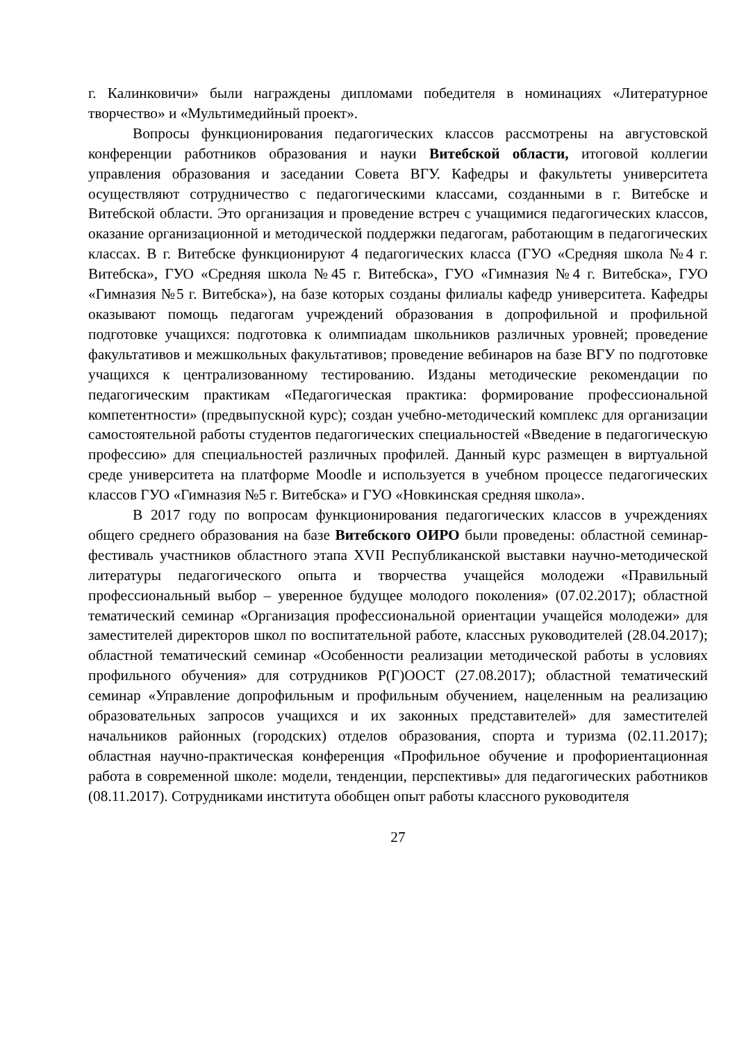г. Калинковичи» были награждены дипломами победителя в номинациях «Литературное творчество» и «Мультимедийный проект».
Вопросы функционирования педагогических классов рассмотрены на августовской конференции работников образования и науки Витебской области, итоговой коллегии управления образования и заседании Совета ВГУ. Кафедры и факультеты университета осуществляют сотрудничество с педагогическими классами, созданными в г. Витебске и Витебской области. Это организация и проведение встреч с учащимися педагогических классов, оказание организационной и методической поддержки педагогам, работающим в педагогических классах. В г. Витебске функционируют 4 педагогических класса (ГУО «Средняя школа №4 г. Витебска», ГУО «Средняя школа №45 г. Витебска», ГУО «Гимназия №4 г. Витебска», ГУО «Гимназия №5 г. Витебска»), на базе которых созданы филиалы кафедр университета. Кафедры оказывают помощь педагогам учреждений образования в допрофильной и профильной подготовке учащихся: подготовка к олимпиадам школьников различных уровней; проведение факультативов и межшкольных факультативов; проведение вебинаров на базе ВГУ по подготовке учащихся к централизованному тестированию. Изданы методические рекомендации по педагогическим практикам «Педагогическая практика: формирование профессиональной компетентности» (предвыпускной курс); создан учебно-методический комплекс для организации самостоятельной работы студентов педагогических специальностей «Введение в педагогическую профессию» для специальностей различных профилей. Данный курс размещен в виртуальной среде университета на платформе Moodle и используется в учебном процессе педагогических классов ГУО «Гимназия №5 г. Витебска» и ГУО «Новкинская средняя школа».
В 2017 году по вопросам функционирования педагогических классов в учреждениях общего среднего образования на базе Витебского ОИРО были проведены: областной семинар-фестиваль участников областного этапа XVII Республиканской выставки научно-методической литературы педагогического опыта и творчества учащейся молодежи «Правильный профессиональный выбор – уверенное будущее молодого поколения» (07.02.2017); областной тематический семинар «Организация профессиональной ориентации учащейся молодежи» для заместителей директоров школ по воспитательной работе, классных руководителей (28.04.2017); областной тематический семинар «Особенности реализации методической работы в условиях профильного обучения» для сотрудников Р(Г)ООСТ (27.08.2017); областной тематический семинар «Управление допрофильным и профильным обучением, нацеленным на реализацию образовательных запросов учащихся и их законных представителей» для заместителей начальников районных (городских) отделов образования, спорта и туризма (02.11.2017); областная научно-практическая конференция «Профильное обучение и профориентационная работа в современной школе: модели, тенденции, перспективы» для педагогических работников (08.11.2017). Сотрудниками института обобщен опыт работы классного руководителя
27